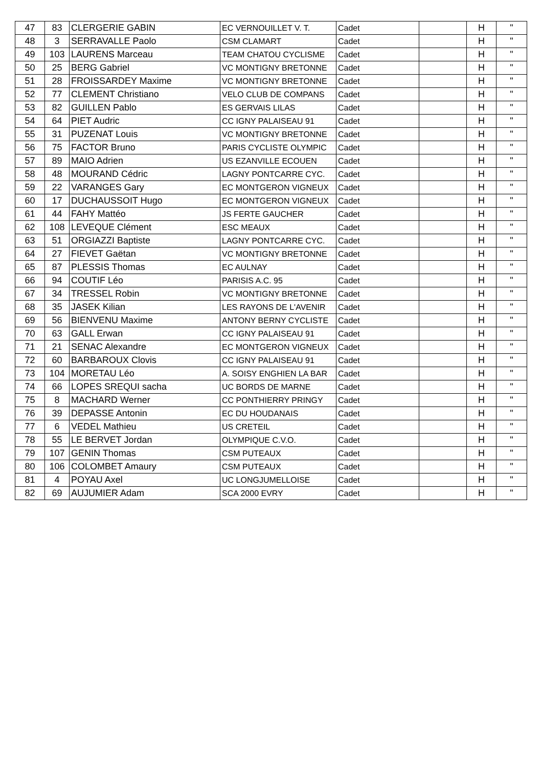| 47 | 83 | CLERGERIE GABIN | EC VERNOUILLET V. T. | Cadet | | H | " |
| 48 | 3 | SERRAVALLE Paolo | CSM CLAMART | Cadet | | H | " |
| 49 | 103 | LAURENS Marceau | TEAM CHATOU CYCLISME | Cadet | | H | " |
| 50 | 25 | BERG Gabriel | VC MONTIGNY BRETONNE | Cadet | | H | " |
| 51 | 28 | FROISSARDEY Maxime | VC MONTIGNY BRETONNE | Cadet | | H | " |
| 52 | 77 | CLEMENT Christiano | VELO CLUB DE COMPANS | Cadet | | H | " |
| 53 | 82 | GUILLEN Pablo | ES GERVAIS LILAS | Cadet | | H | " |
| 54 | 64 | PIET Audric | CC IGNY PALAISEAU 91 | Cadet | | H | " |
| 55 | 31 | PUZENAT Louis | VC MONTIGNY BRETONNE | Cadet | | H | " |
| 56 | 75 | FACTOR Bruno | PARIS CYCLISTE OLYMPIC | Cadet | | H | " |
| 57 | 89 | MAIO Adrien | US EZANVILLE ECOUEN | Cadet | | H | " |
| 58 | 48 | MOURAND Cédric | LAGNY PONTCARRE CYC. | Cadet | | H | " |
| 59 | 22 | VARANGES Gary | EC MONTGERON VIGNEUX | Cadet | | H | " |
| 60 | 17 | DUCHAUSSOIT Hugo | EC MONTGERON VIGNEUX | Cadet | | H | " |
| 61 | 44 | FAHY Mattéo | JS FERTE GAUCHER | Cadet | | H | " |
| 62 | 108 | LEVEQUE Clément | ESC MEAUX | Cadet | | H | " |
| 63 | 51 | ORGIAZZI Baptiste | LAGNY PONTCARRE CYC. | Cadet | | H | " |
| 64 | 27 | FIEVET Gaëtan | VC MONTIGNY BRETONNE | Cadet | | H | " |
| 65 | 87 | PLESSIS Thomas | EC AULNAY | Cadet | | H | " |
| 66 | 94 | COUTIF Léo | PARISIS A.C. 95 | Cadet | | H | " |
| 67 | 34 | TRESSEL Robin | VC MONTIGNY BRETONNE | Cadet | | H | " |
| 68 | 35 | JASEK Kilian | LES RAYONS DE L'AVENIR | Cadet | | H | " |
| 69 | 56 | BIENVENU Maxime | ANTONY BERNY CYCLISTE | Cadet | | H | " |
| 70 | 63 | GALL Erwan | CC IGNY PALAISEAU 91 | Cadet | | H | " |
| 71 | 21 | SENAC Alexandre | EC MONTGERON VIGNEUX | Cadet | | H | " |
| 72 | 60 | BARBAROUX Clovis | CC IGNY PALAISEAU 91 | Cadet | | H | " |
| 73 | 104 | MORETAU Léo | A. SOISY ENGHIEN LA BAR | Cadet | | H | " |
| 74 | 66 | LOPES SREQUI sacha | UC BORDS DE MARNE | Cadet | | H | " |
| 75 | 8 | MACHARD Werner | CC PONTHIERRY PRINGY | Cadet | | H | " |
| 76 | 39 | DEPASSE Antonin | EC DU HOUDANAIS | Cadet | | H | " |
| 77 | 6 | VEDEL Mathieu | US CRETEIL | Cadet | | H | " |
| 78 | 55 | LE BERVET Jordan | OLYMPIQUE C.V.O. | Cadet | | H | " |
| 79 | 107 | GENIN Thomas | CSM PUTEAUX | Cadet | | H | " |
| 80 | 106 | COLOMBET Amaury | CSM PUTEAUX | Cadet | | H | " |
| 81 | 4 | POYAU Axel | UC LONGJUMELLOISE | Cadet | | H | " |
| 82 | 69 | AUJUMIER Adam | SCA 2000 EVRY | Cadet | | H | " |